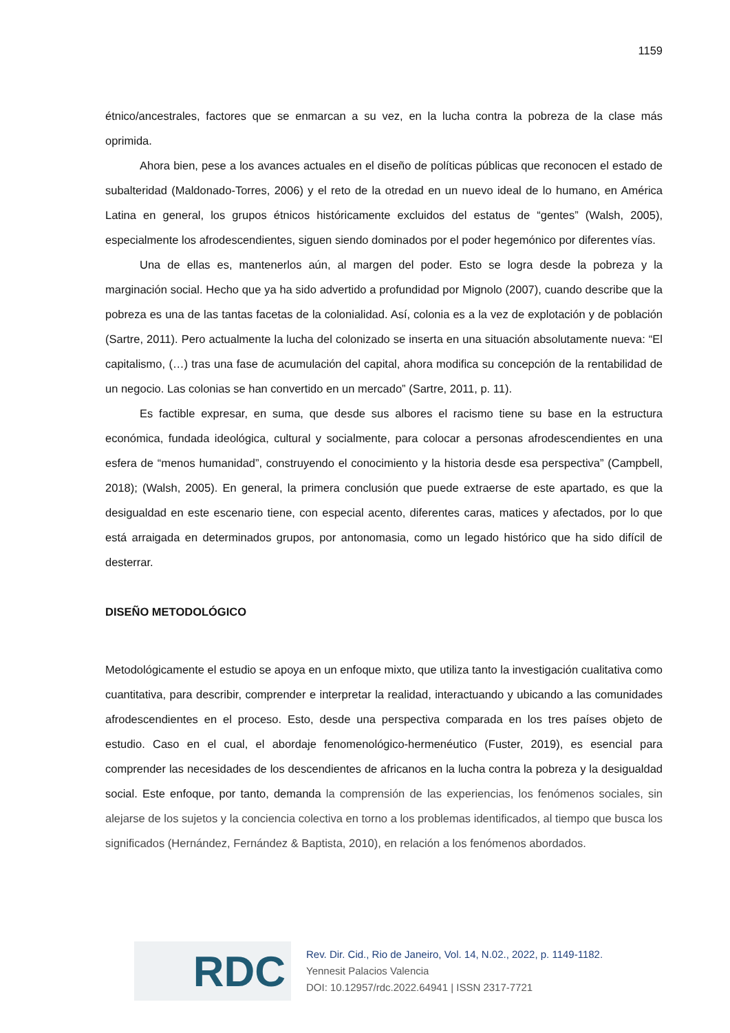1159
étnico/ancestrales, factores que se enmarcan a su vez, en la lucha contra la pobreza de la clase más oprimida.
Ahora bien, pese a los avances actuales en el diseño de políticas públicas que reconocen el estado de subalteridad (Maldonado-Torres, 2006) y el reto de la otredad en un nuevo ideal de lo humano, en América Latina en general, los grupos étnicos históricamente excluidos del estatus de “gentes” (Walsh, 2005), especialmente los afrodescendientes, siguen siendo dominados por el poder hegemónico por diferentes vías.
Una de ellas es, mantenerlos aún, al margen del poder. Esto se logra desde la pobreza y la marginación social. Hecho que ya ha sido advertido a profundidad por Mignolo (2007), cuando describe que la pobreza es una de las tantas facetas de la colonialidad. Así, colonia es a la vez de explotación y de población (Sartre, 2011). Pero actualmente la lucha del colonizado se inserta en una situación absolutamente nueva: “El capitalismo, (…) tras una fase de acumulación del capital, ahora modifica su concepción de la rentabilidad de un negocio. Las colonias se han convertido en un mercado” (Sartre, 2011, p. 11).
Es factible expresar, en suma, que desde sus albores el racismo tiene su base en la estructura económica, fundada ideológica, cultural y socialmente, para colocar a personas afrodescendientes en una esfera de “menos humanidad”, construyendo el conocimiento y la historia desde esa perspectiva” (Campbell, 2018); (Walsh, 2005). En general, la primera conclusión que puede extraerse de este apartado, es que la desigualdad en este escenario tiene, con especial acento, diferentes caras, matices y afectados, por lo que está arraigada en determinados grupos, por antonomasia, como un legado histórico que ha sido difícil de desterrar.
DISEÑO METODOLÓGICO
Metodológicamente el estudio se apoya en un enfoque mixto, que utiliza tanto la investigación cualitativa como cuantitativa, para describir, comprender e interpretar la realidad, interactuando y ubicando a las comunidades afrodescendientes en el proceso. Esto, desde una perspectiva comparada en los tres países objeto de estudio. Caso en el cual, el abordaje fenomenológico-hermenéutico (Fuster, 2019), es esencial para comprender las necesidades de los descendientes de africanos en la lucha contra la pobreza y la desigualdad social. Este enfoque, por tanto, demanda la comprensión de las experiencias, los fenómenos sociales, sin alejarse de los sujetos y la conciencia colectiva en torno a los problemas identificados, al tiempo que busca los significados (Hernández, Fernández & Baptista, 2010), en relación a los fenómenos abordados.
RDC
Rev. Dir. Cid., Rio de Janeiro, Vol. 14, N.02., 2022, p. 1149-1182.
Yennesit Palacios Valencia
DOI: 10.12957/rdc.2022.64941 | ISSN 2317-7721